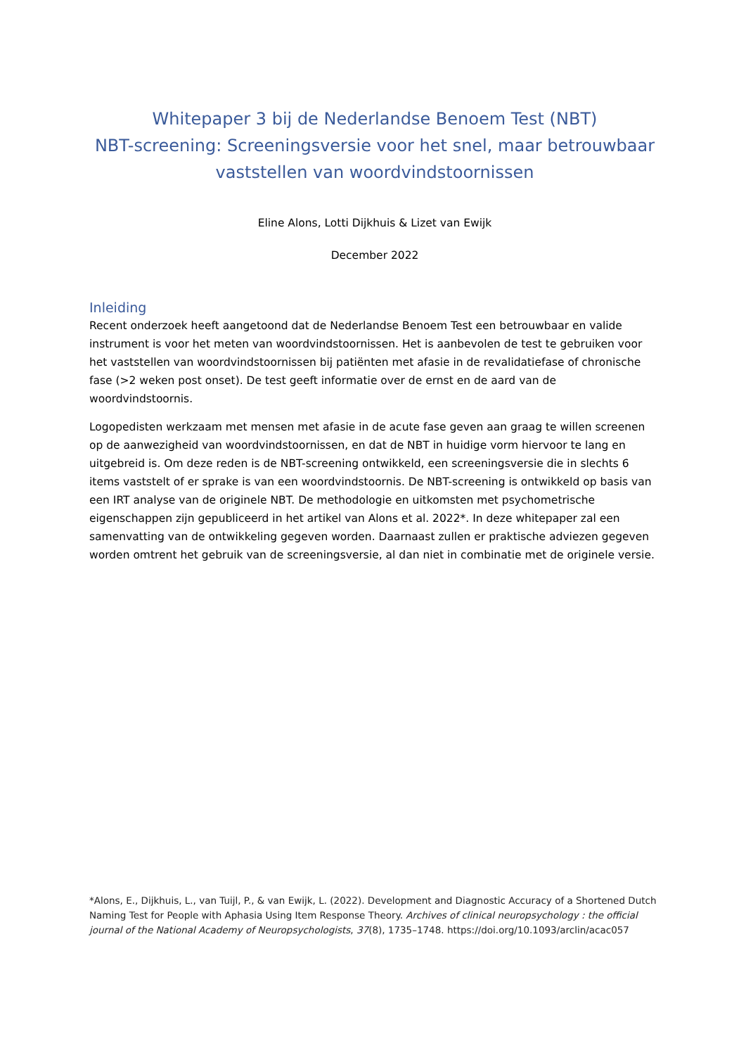Whitepaper 3 bij de Nederlandse Benoem Test (NBT)
NBT-screening: Screeningsversie voor het snel, maar betrouwbaar vaststellen van woordvindstoornissen
Eline Alons, Lotti Dijkhuis & Lizet van Ewijk
December 2022
Inleiding
Recent onderzoek heeft aangetoond dat de Nederlandse Benoem Test een betrouwbaar en valide instrument is voor het meten van woordvindstoornissen. Het is aanbevolen de test te gebruiken voor het vaststellen van woordvindstoornissen bij patiënten met afasie in de revalidatiefase of chronische fase (>2 weken post onset). De test geeft informatie over de ernst en de aard van de woordvindstoornis.
Logopedisten werkzaam met mensen met afasie in de acute fase geven aan graag te willen screenen op de aanwezigheid van woordvindstoornissen, en dat de NBT in huidige vorm hiervoor te lang en uitgebreid is. Om deze reden is de NBT-screening ontwikkeld, een screeningsversie die in slechts 6 items vaststelt of er sprake is van een woordvindstoornis. De NBT-screening is ontwikkeld op basis van een IRT analyse van de originele NBT. De methodologie en uitkomsten met psychometrische eigenschappen zijn gepubliceerd in het artikel van Alons et al. 2022*. In deze whitepaper zal een samenvatting van de ontwikkeling gegeven worden. Daarnaast zullen er praktische adviezen gegeven worden omtrent het gebruik van de screeningsversie, al dan niet in combinatie met de originele versie.
*Alons, E., Dijkhuis, L., van Tuijl, P., & van Ewijk, L. (2022). Development and Diagnostic Accuracy of a Shortened Dutch Naming Test for People with Aphasia Using Item Response Theory. Archives of clinical neuropsychology : the official journal of the National Academy of Neuropsychologists, 37(8), 1735–1748. https://doi.org/10.1093/arclin/acac057